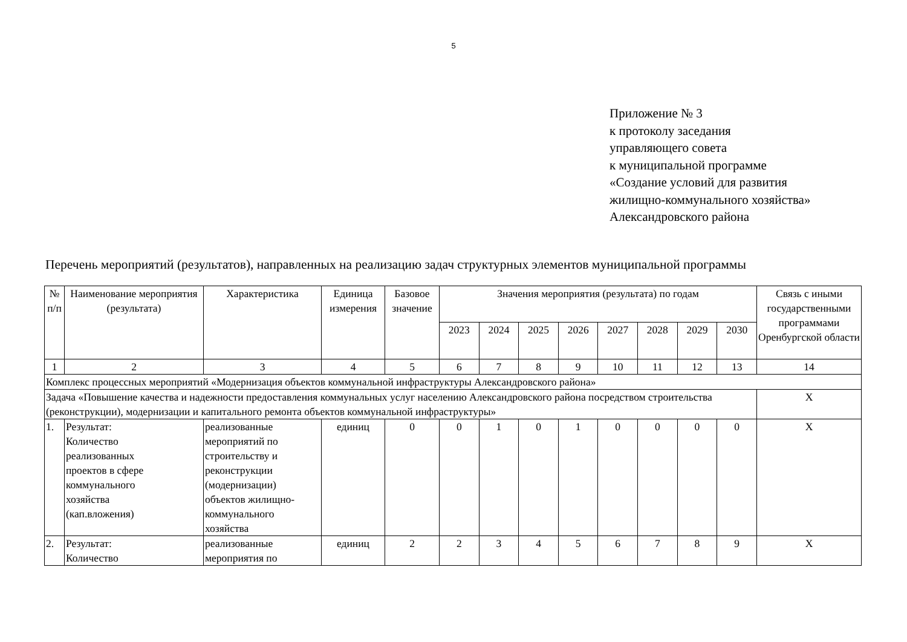5
Приложение № 3
к протоколу заседания
управляющего совета
к муниципальной программе
«Создание условий для развития
жилищно-коммунального хозяйства»
Александровского района
Перечень мероприятий (результатов), направленных на реализацию задач структурных элементов муниципальной программы
| № п/п | Наименование мероприятия (результата) | Характеристика | Единица измерения | Базовое значение | Значения мероприятия (результата) по годам | | | | | | | | Связь с иными государственными программами Оренбургской области |
| --- | --- | --- | --- | --- | --- | --- | --- | --- | --- | --- | --- | --- | --- |
| | | | | | 2023 | 2024 | 2025 | 2026 | 2027 | 2028 | 2029 | 2030 | |
| 1 | 2 | 3 | 4 | 5 | 6 | 7 | 8 | 9 | 10 | 11 | 12 | 13 | 14 |
| Комплекс процессных мероприятий «Модернизация объектов коммунальной инфраструктуры Александровского района» | | | | | | | | | | | | | |
| Задача «Повышение качества и надежности предоставления коммунальных услуг населению Александровского района посредством строительства (реконструкции), модернизации и капитального ремонта объектов коммунальной инфраструктуры» | | | | | | | | | | | | | Х |
| 1. | Результат: Количество реализованных проектов в сфере коммунального хозяйства (кап.вложения) | реализованные мероприятий по строительству и реконструкции (модернизации) объектов жилищно- коммунального хозяйства | единиц | 0 | 0 | 1 | 0 | 1 | 0 | 0 | 0 | 0 | Х |
| 2. | Результат: Количество | реализованные мероприятия по | единиц | 2 | 2 | 3 | 4 | 5 | 6 | 7 | 8 | 9 | Х |